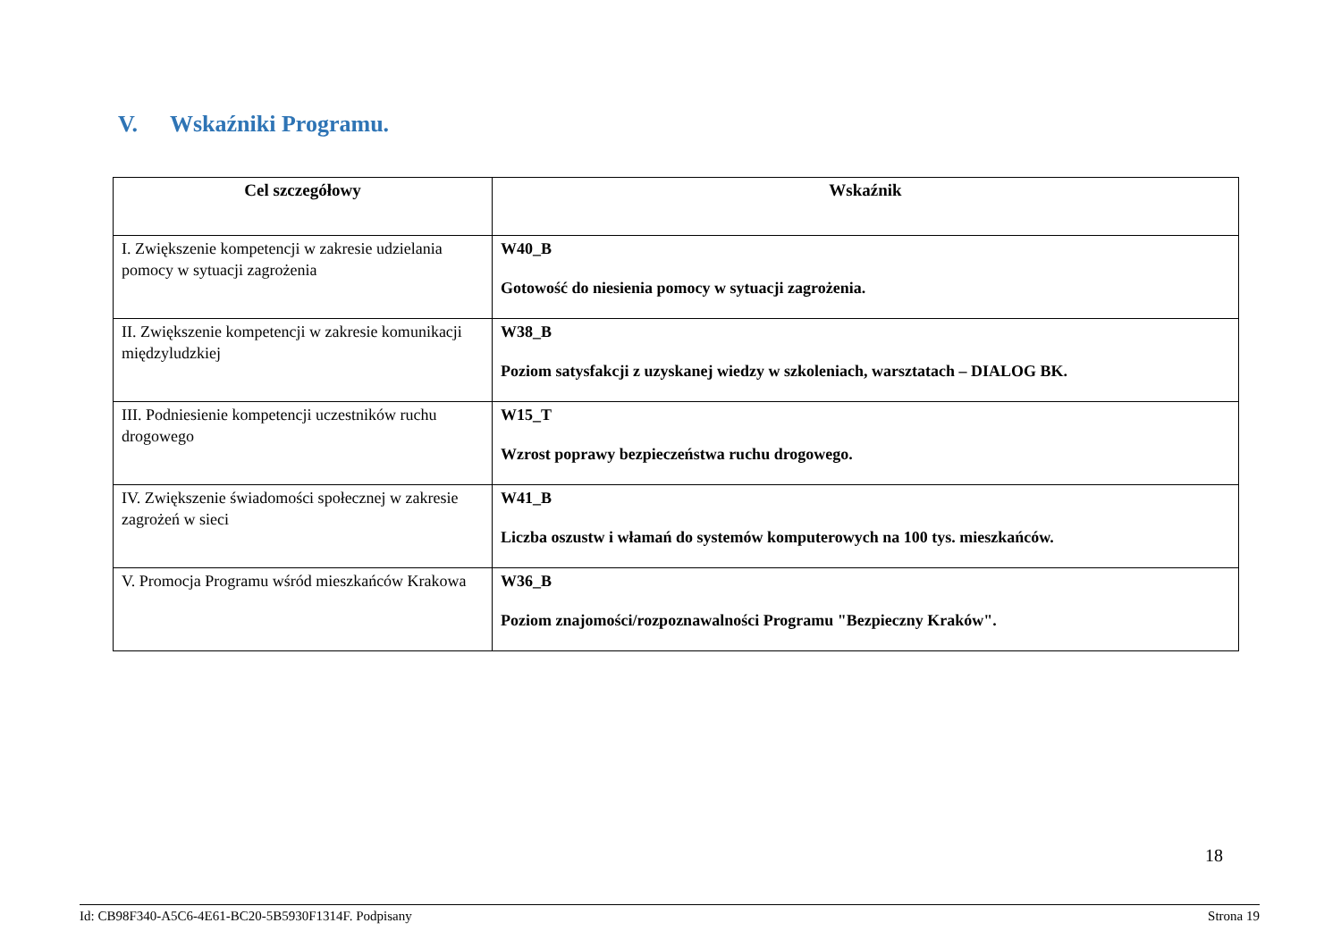V. Wskaźniki Programu.
| Cel szczegółowy | Wskaźnik |
| --- | --- |
| I. Zwiększenie kompetencji w zakresie udzielania pomocy w sytuacji zagrożenia | W40_B Gotowość do niesienia pomocy w sytuacji zagrożenia. |
| II. Zwiększenie kompetencji w zakresie komunikacji międzyludzkiej | W38_B Poziom satysfakcji z uzyskanej wiedzy w szkoleniach, warsztatach – DIALOG BK. |
| III. Podniesienie kompetencji uczestników ruchu drogowego | W15_T Wzrost poprawy bezpieczeństwa ruchu drogowego. |
| IV. Zwiększenie świadomości społecznej w zakresie zagrożeń w sieci | W41_B Liczba oszustw i włamań do systemów komputerowych na 100 tys. mieszkańców. |
| V. Promocja Programu wśród mieszkańców Krakowa | W36_B Poziom znajomości/rozpoznawalności Programu "Bezpieczny Kraków". |
18
Id: CB98F340-A5C6-4E61-BC20-5B5930F1314F. Podpisany Strona 19